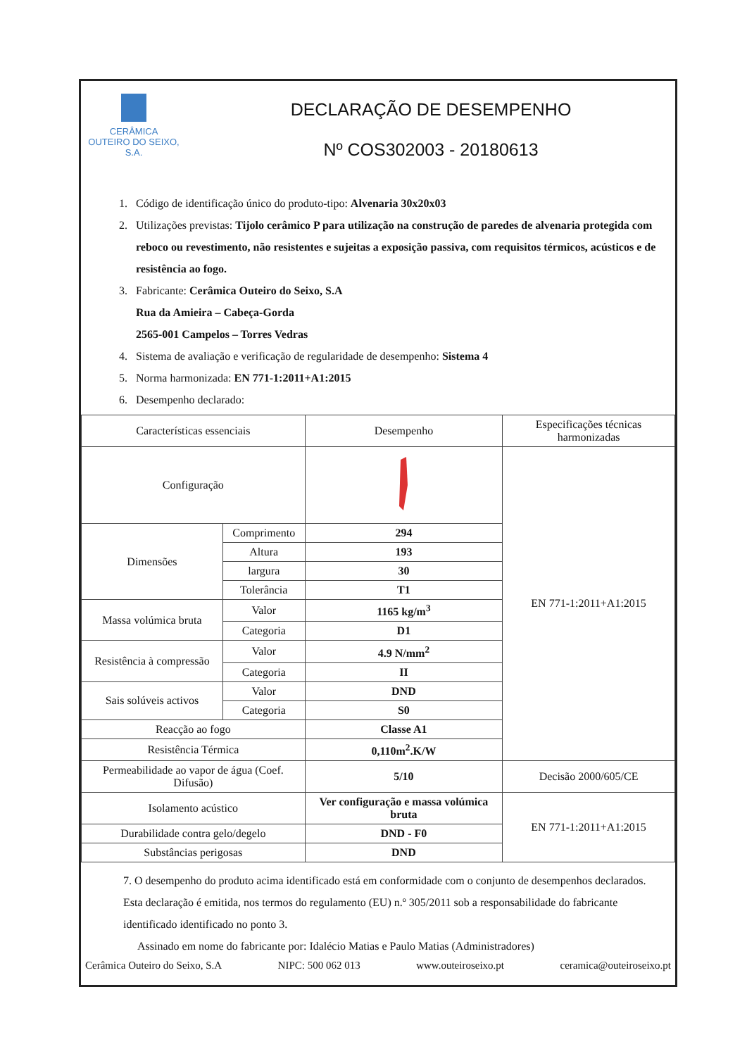CERÂMICA
OUTEIRO DO SEIXO, S.A.
DECLARAÇÃO DE DESEMPENHO
Nº COS302003 - 20180613
1. Código de identificação único do produto-tipo: Alvenaria 30x20x03
2. Utilizações previstas: Tijolo cerâmico P para utilização na construção de paredes de alvenaria protegida com reboco ou revestimento, não resistentes e sujeitas a exposição passiva, com requisitos térmicos, acústicos e de resistência ao fogo.
3. Fabricante: Cerâmica Outeiro do Seixo, S.A
Rua da Amieira – Cabeça-Gorda
2565-001 Campelos – Torres Vedras
4. Sistema de avaliação e verificação de regularidade de desempenho: Sistema 4
5. Norma harmonizada: EN 771-1:2011+A1:2015
6. Desempenho declarado:
| Características essenciais | | Desempenho | Especificações técnicas harmonizadas |
| --- | --- | --- | --- |
| Configuração | | | EN 771-1:2011+A1:2015 |
| Dimensões | Comprimento | 294 | |
| | Altura | 193 | |
| | largura | 30 | |
| | Tolerância | T1 | |
| Massa volúmica bruta | Valor | 1165 kg/m<sup>3</sup> | |
| | Categoria | D1 | |
| Resistência à compressão | Valor | 4.9 N/mm<sup>2</sup> | |
| | Categoria | II | |
| Sais solúveis activos | Valor | DND | |
| | Categoria | S0 | |
| Reacção ao fogo | | Classe A1 | |
| Resistência Térmica | | 0,110m<sup>2</sup>.K/W | |
| Permeabilidade ao vapor de água (Coef. Difusão) | | 5/10 | Decisão 2000/605/CE |
| Isolamento acústico | | Ver configuração e massa volúmica bruta | EN 771-1:2011+A1:2015 |
| Durabilidade contra gelo/degelo | | DND - F0 | |
| Substâncias perigosas | | DND | |
7. O desempenho do produto acima identificado está em conformidade com o conjunto de desempenhos declarados. Esta declaração é emitida, nos termos do regulamento (EU) n.º 305/2011 sob a responsabilidade do fabricante identificado identificado no ponto 3.
Assinado em nome do fabricante por: Idalécio Matias e Paulo Matias (Administradores)
Cerâmica Outeiro do Seixo, S.A NIPC: 500 062 013 www.outeiroseixo.pt ceramica@outeiroseixo.pt